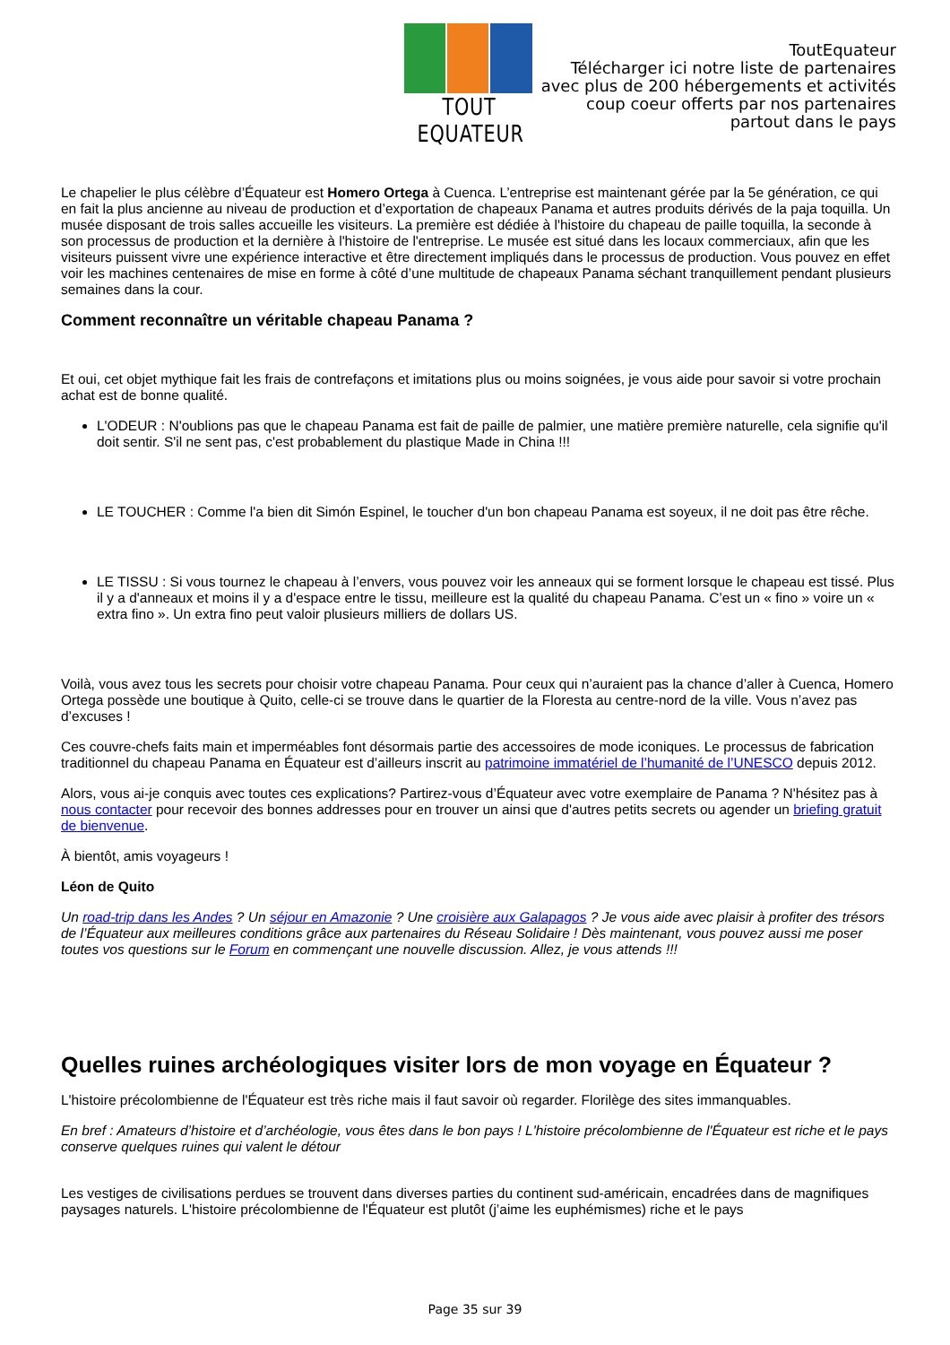TOUT EQUATEUR
ToutEquateur
Télécharger ici notre liste de partenaires
avec plus de 200 hébergements et activités
coup coeur offerts par nos partenaires
partout dans le pays
Le chapelier le plus célèbre d’Équateur est Homero Ortega à Cuenca. L’entreprise est maintenant gérée par la 5e génération, ce qui en fait la plus ancienne au niveau de production et d’exportation de chapeaux Panama et autres produits dérivés de la paja toquilla. Un musée disposant de trois salles accueille les visiteurs. La première est dédiée à l'histoire du chapeau de paille toquilla, la seconde à son processus de production et la dernière à l'histoire de l'entreprise. Le musée est situé dans les locaux commerciaux, afin que les visiteurs puissent vivre une expérience interactive et être directement impliqués dans le processus de production. Vous pouvez en effet voir les machines centenaires de mise en forme à côté d’une multitude de chapeaux Panama séchant tranquillement pendant plusieurs semaines dans la cour.
Comment reconnaître un véritable chapeau Panama ?
Et oui, cet objet mythique fait les frais de contrefaçons et imitations plus ou moins soignées, je vous aide pour savoir si votre prochain achat est de bonne qualité.
L'ODEUR : N'oublions pas que le chapeau Panama est fait de paille de palmier, une matière première naturelle, cela signifie qu'il doit sentir. S'il ne sent pas, c'est probablement du plastique Made in China !!!
LE TOUCHER : Comme l'a bien dit Simón Espinel, le toucher d'un bon chapeau Panama est soyeux, il ne doit pas être rêche.
LE TISSU : Si vous tournez le chapeau à l’envers, vous pouvez voir les anneaux qui se forment lorsque le chapeau est tissé. Plus il y a d'anneaux et moins il y a d'espace entre le tissu, meilleure est la qualité du chapeau Panama. C’est un « fino » voire un « extra fino ». Un extra fino peut valoir plusieurs milliers de dollars US.
Voilà, vous avez tous les secrets pour choisir votre chapeau Panama. Pour ceux qui n’auraient pas la chance d’aller à Cuenca, Homero Ortega possède une boutique à Quito, celle-ci se trouve dans le quartier de la Floresta au centre-nord de la ville. Vous n’avez pas d’excuses !
Ces couvre-chefs faits main et imperméables font désormais partie des accessoires de mode iconiques. Le processus de fabrication traditionnel du chapeau Panama en Équateur est d’ailleurs inscrit au patrimoine immatériel de l’humanité de l’UNESCO depuis 2012.
Alors, vous ai-je conquis avec toutes ces explications? Partirez-vous d’Équateur avec votre exemplaire de Panama ? N'hésitez pas à nous contacter pour recevoir des bonnes addresses pour en trouver un ainsi que d'autres petits secrets ou agender un briefing gratuit de bienvenue.
À bientôt, amis voyageurs !
Léon de Quito
Un road-trip dans les Andes ? Un séjour en Amazonie ? Une croisière aux Galapagos ? Je vous aide avec plaisir à profiter des trésors de l’Équateur aux meilleures conditions grâce aux partenaires du Réseau Solidaire ! Dès maintenant, vous pouvez aussi me poser toutes vos questions sur le Forum en commençant une nouvelle discussion. Allez, je vous attends !!!
Quelles ruines archéologiques visiter lors de mon voyage en Équateur ?
L'histoire précolombienne de l'Équateur est très riche mais il faut savoir où regarder. Florilège des sites immanquables.
En bref : Amateurs d’histoire et d’archéologie, vous êtes dans le bon pays ! L'histoire précolombienne de l'Équateur est riche et le pays conserve quelques ruines qui valent le détour
Les vestiges de civilisations perdues se trouvent dans diverses parties du continent sud-américain, encadrées dans de magnifiques paysages naturels. L'histoire précolombienne de l'Équateur est plutôt (j’aime les euphémismes) riche et le pays
Page 35 sur 39